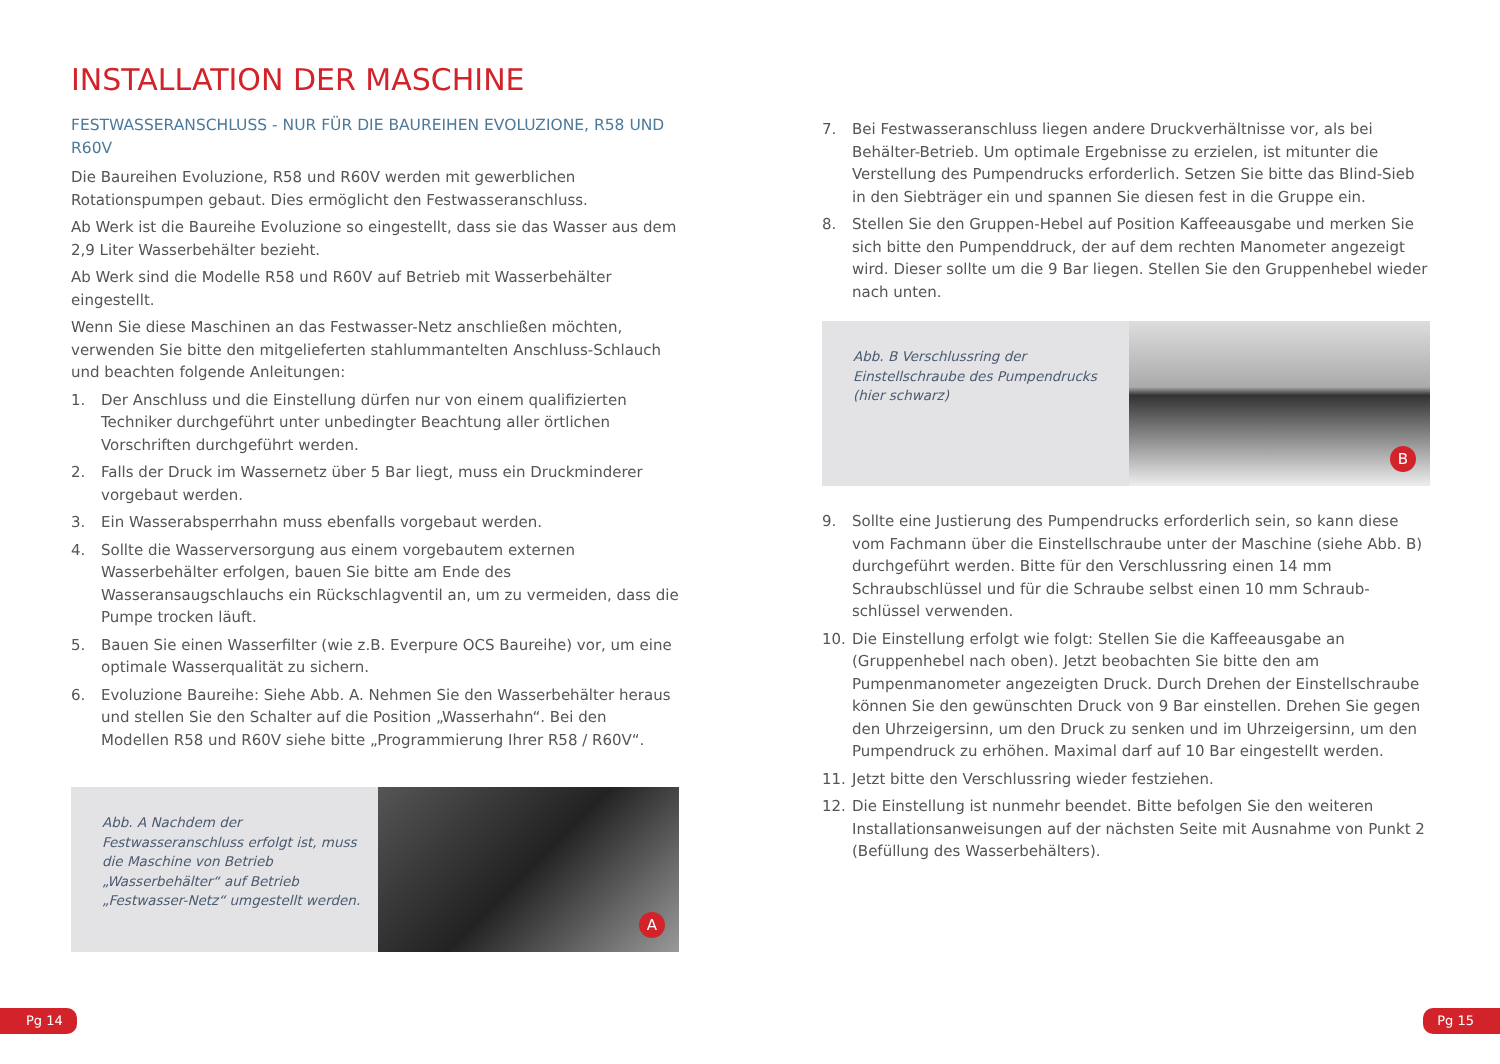INSTALLATION DER MASCHINE
FESTWASSERANSCHLUSS - NUR FÜR DIE BAUREIHEN EVOLUZIONE, R58 UND R60V
Die Baureihen Evoluzione, R58 und R60V werden mit gewerblichen Rotationspumpen gebaut. Dies ermöglicht den Festwasseranschluss.
Ab Werk ist die Baureihe Evoluzione so eingestellt, dass sie das Wasser aus dem 2,9 Liter Wasserbehälter bezieht.
Ab Werk sind die Modelle R58 und R60V auf Betrieb mit Wasserbehälter eingestellt.
Wenn Sie diese Maschinen an das Festwasser-Netz anschließen möchten, verwenden Sie bitte den mitgelieferten stahlummantelten Anschluss-Schlauch und beachten folgende Anleitungen:
1. Der Anschluss und die Einstellung dürfen nur von einem qualifizierten Techniker durchgeführt unter unbedingter Beachtung aller örtlichen Vorschriften durchgeführt werden.
2. Falls der Druck im Wassernetz über 5 Bar liegt, muss ein Druckminderer vorgebaut werden.
3. Ein Wasserabsperrhahn muss ebenfalls vorgebaut werden.
4. Sollte die Wasserversorgung aus einem vorgebautem externen Wasserbehälter erfolgen, bauen Sie bitte am Ende des Wasseransaugschlauchs ein Rückschlagventil an, um zu vermeiden, dass die Pumpe trocken läuft.
5. Bauen Sie einen Wasserfilter (wie z.B. Everpure OCS Baureihe) vor, um eine optimale Wasserqualität zu sichern.
6. Evoluzione Baureihe: Siehe Abb. A. Nehmen Sie den Wasserbehälter heraus und stellen Sie den Schalter auf die Position „Wasserhahn“. Bei den Modellen R58 und R60V siehe bitte „Programmierung Ihrer R58 / R60V“.
Abb. A Nachdem der Festwasseranschluss erfolgt ist, muss die Maschine von Betrieb „Wasserbehälter“ auf Betrieb „Festwasser-Netz“ umgestellt werden.
A
7. Bei Festwasseranschluss liegen andere Druckverhältnisse vor, als bei Behälter-Betrieb. Um optimale Ergebnisse zu erzielen, ist mitunter die Verstellung des Pumpendrucks erforderlich. Setzen Sie bitte das Blind-Sieb in den Siebträger ein und spannen Sie diesen fest in die Gruppe ein.
8. Stellen Sie den Gruppen-Hebel auf Position Kaffeeausgabe und merken Sie sich bitte den Pumpenddruck, der auf dem rechten Manometer angezeigt wird. Dieser sollte um die 9 Bar liegen. Stellen Sie den Gruppenhebel wieder nach unten.
Abb. B Verschlussring der Einstellschraube des Pumpendrucks (hier schwarz)
B
9. Sollte eine Justierung des Pumpendrucks erforderlich sein, so kann diese vom Fachmann über die Einstellschraube unter der Maschine (siehe Abb. B) durchgeführt werden. Bitte für den Verschlussring einen 14 mm Schraubschlüssel und für die Schraube selbst einen 10 mm Schraub-schlüssel verwenden.
10. Die Einstellung erfolgt wie folgt: Stellen Sie die Kaffeeausgabe an (Gruppenhebel nach oben). Jetzt beobachten Sie bitte den am Pumpenmanometer angezeigten Druck. Durch Drehen der Einstellschraube können Sie den gewünschten Druck von 9 Bar einstellen. Drehen Sie gegen den Uhrzeigersinn, um den Druck zu senken und im Uhrzeigersinn, um den Pumpendruck zu erhöhen. Maximal darf auf 10 Bar eingestellt werden.
11. Jetzt bitte den Verschlussring wieder festziehen.
12. Die Einstellung ist nunmehr beendet. Bitte befolgen Sie den weiteren Installationsanweisungen auf der nächsten Seite mit Ausnahme von Punkt 2 (Befüllung des Wasserbehälters).
Pg 14 Pg 15